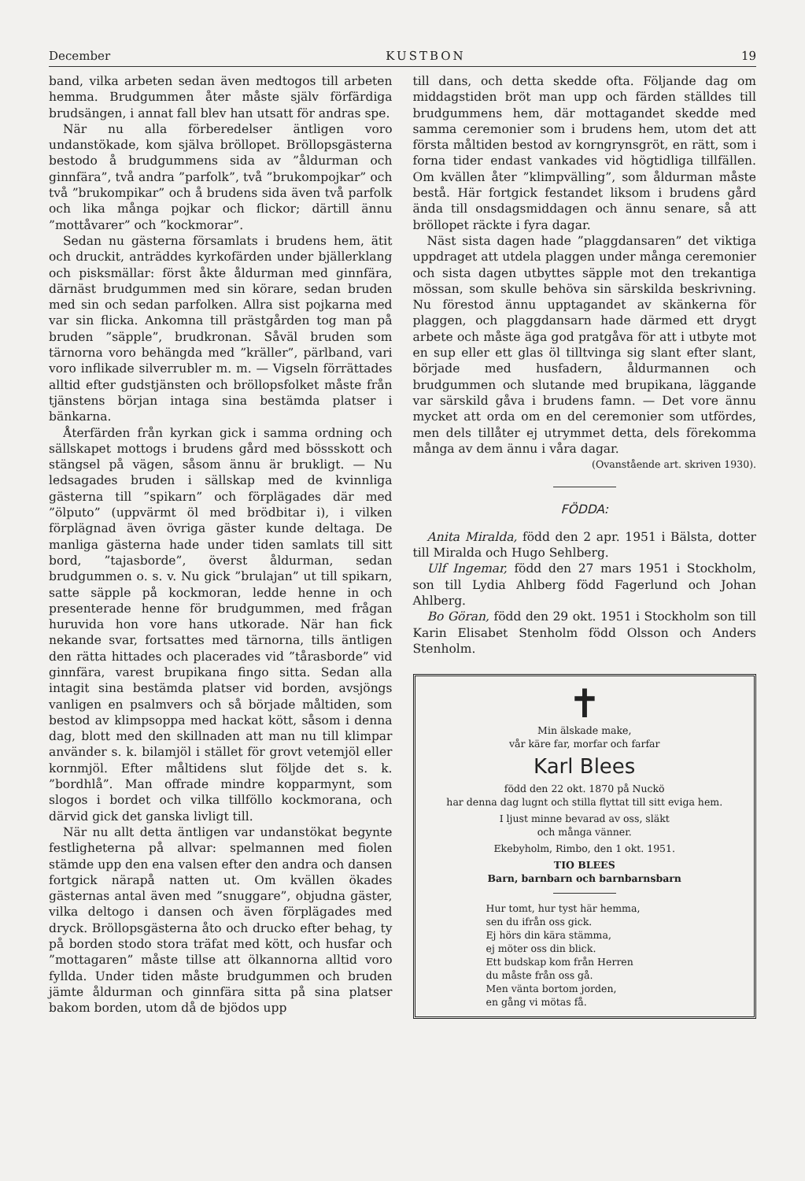December KUSTBON 19
band, vilka arbeten sedan även medtogos till arbeten hemma. Brudgummen åter måste själv förfärdiga brudsängen, i annat fall blev han utsatt för andras spe.
När nu alla förberedelser äntligen voro undanstökade, kom själva bröllopet. Bröllopsgästerna bestodo å brudgummens sida av ”åldurman och ginnfära”, två andra ”parfolk”, två ”brukompojkar” och två ”brukompikar” och å brudens sida även två parfolk och lika många pojkar och flickor; därtill ännu ”mottåvarer” och ”kockmorar”.
Sedan nu gästerna församlats i brudens hem, ätit och druckit, anträddes kyrkofärden under bjällerklang och pisksmällar: först åkte åldurman med ginnfära, därnäst brudgummen med sin körare, sedan bruden med sin och sedan parfolken. Allra sist pojkarna med var sin flicka. Ankomna till prästgården tog man på bruden ”säpple”, brudkronan. Såväl bruden som tärnorna voro behängda med ”kräller”, pärlband, vari voro inflikade silverrubler m. m. — Vigseln förrättades alltid efter gudstjänsten och bröllopsfolket måste från tjänstens början intaga sina bestämda platser i bänkarna.
Återfärden från kyrkan gick i samma ordning och sällskapet mottogs i brudens gård med bössskott och stängsel på vägen, såsom ännu är brukligt. — Nu ledsagades bruden i sällskap med de kvinnliga gästerna till ”spikarn” och förplägades där med ”ölputo” (uppvärmt öl med brödbitar i), i vilken förplägnad även övriga gäster kunde deltaga. De manliga gästerna hade under tiden samlats till sitt bord, ”tajasborde”, överst åldurman, sedan brudgummen o. s. v. Nu gick ”brulajan” ut till spikarn, satte säpple på kockmoran, ledde henne in och presenterade henne för brudgummen, med frågan huruvida hon vore hans utkorade. När han fick nekande svar, fortsattes med tärnorna, tills äntligen den rätta hittades och placerades vid ”tårasborde” vid ginnfära, varest brupikana fingo sitta. Sedan alla intagit sina bestämda platser vid borden, avsjöngs vanligen en psalmvers och så började måltiden, som bestod av klimpsoppa med hackat kött, såsom i denna dag, blott med den skillnaden att man nu till klimpar använder s. k. bilamjöl i stället för grovt vetemjöl eller kornmjöl. Efter måltidens slut följde det s. k. ”bordhlå”. Man offrade mindre kopparmynt, som slogos i bordet och vilka tillföllo kockmorana, och därvid gick det ganska livligt till.
När nu allt detta äntligen var undanstökat begynte festligheterna på allvar: spelmannen med fiolen stämde upp den ena valsen efter den andra och dansen fortgick närapå natten ut. Om kvällen ökades gästernas antal även med ”snuggare”, objudna gäster, vilka deltogo i dansen och även förplägades med dryck. Bröllopsgästerna åto och drucko efter behag, ty på borden stodo stora träfat med kött, och husfar och ”mottagaren” måste tillse att ölkannorna alltid voro fyllda. Under tiden måste brudgummen och bruden jämte åldurman och ginnfära sitta på sina platser bakom borden, utom då de bjödos upp
till dans, och detta skedde ofta. Följande dag om middagstiden bröt man upp och färden ställdes till brudgummens hem, där mottagandet skedde med samma ceremonier som i brudens hem, utom det att första måltiden bestod av korngrynsgröt, en rätt, som i forna tider endast vankades vid högtidliga tillfällen. Om kvällen åter ”klimpvälling”, som åldurman måste bestå. Här fortgick festandet liksom i brudens gård ända till onsdagsmiddagen och ännu senare, så att bröllopet räckte i fyra dagar.
Näst sista dagen hade ”plaggdansaren” det viktiga uppdraget att utdela plaggen under många ceremonier och sista dagen utbyttes säpple mot den trekantiga mössan, som skulle behöva sin särskilda beskrivning. Nu förestod ännu upptagandet av skänkerna för plaggen, och plaggdansarn hade därmed ett drygt arbete och måste äga god pratgåva för att i utbyte mot en sup eller ett glas öl tilltvinga sig slant efter slant, började med husfadern, åldurmannen och brudgummen och slutande med brupikana, läggande var särskild gåva i brudens famn. — Det vore ännu mycket att orda om en del ceremonier som utfördes, men dels tillåter ej utrymmet detta, dels förekomma många av dem ännu i våra dagar.
(Ovanstående art. skriven 1930).
FÖDDA:
Anita Miralda, född den 2 apr. 1951 i Bälsta, dotter till Miralda och Hugo Sehlberg.
Ulf Ingemar, född den 27 mars 1951 i Stockholm, son till Lydia Ahlberg född Fagerlund och Johan Ahlberg.
Bo Göran, född den 29 okt. 1951 i Stockholm son till Karin Elisabet Stenholm född Olsson och Anders Stenholm.
✝
Min älskade make,
vår käre far, morfar och farfar
Karl Blees
född den 22 okt. 1870 på Nuckö
har denna dag lugnt och stilla flyttat till sitt eviga hem.
I ljust minne bevarad av oss, släkt
och många vänner.
Ekebyholm, Rimbo, den 1 okt. 1951.
TIO BLEES
Barn, barnbarn och barnbarnsbarn
Hur tomt, hur tyst här hemma,
sen du ifrån oss gick.
Ej hörs din kära stämma,
ej möter oss din blick.
Ett budskap kom från Herren
du måste från oss gå.
Men vänta bortom jorden,
en gång vi mötas få.